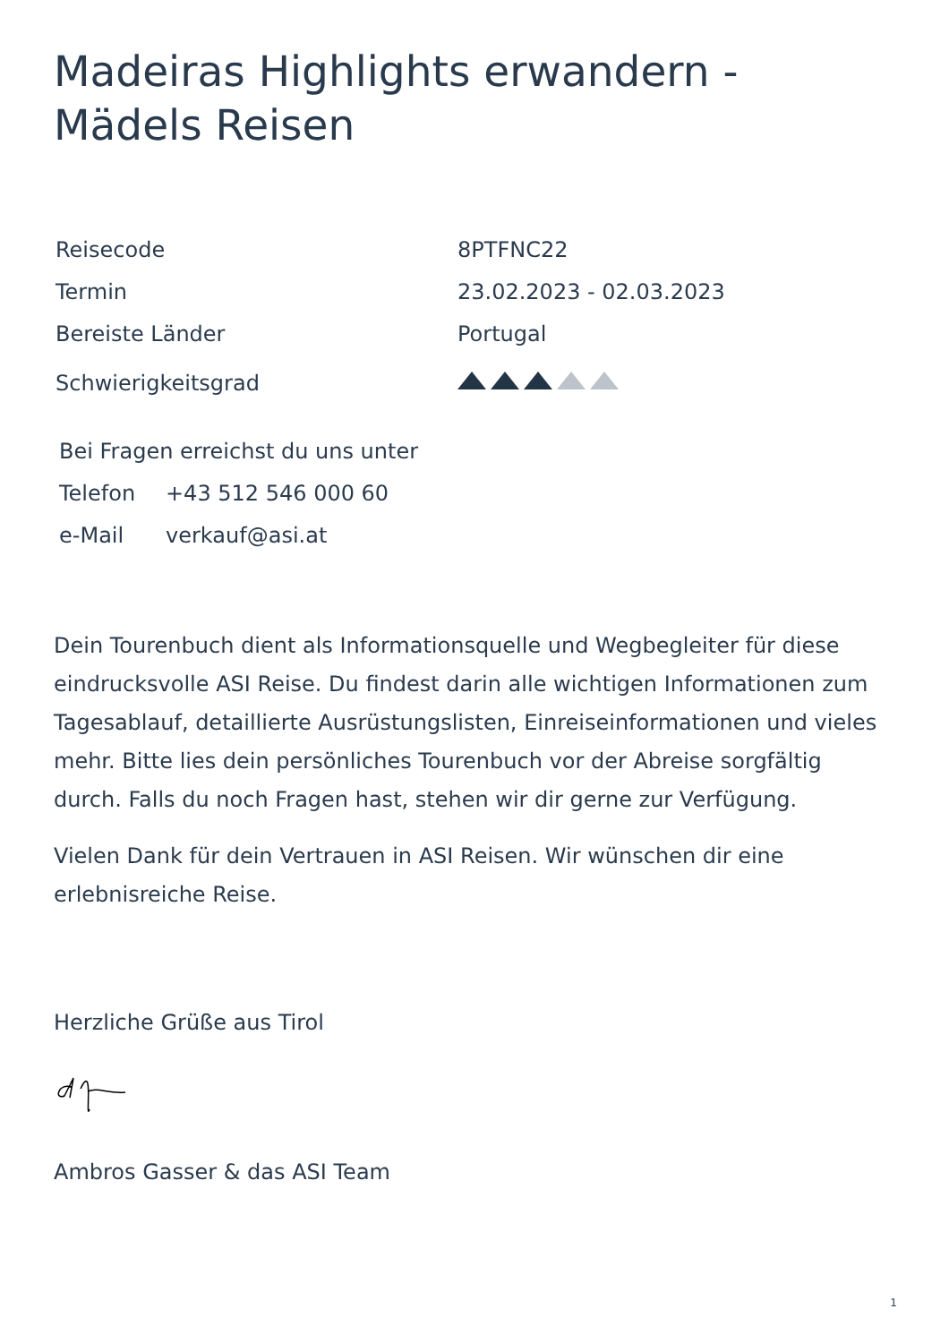Madeiras Highlights erwandern - Mädels Reisen
| Reisecode | 8PTFNC22 |
| Termin | 23.02.2023 - 02.03.2023 |
| Bereiste Länder | Portugal |
| Schwierigkeitsgrad | |
| Bei Fragen erreichst du uns unter | |
| Telefon | +43 512 546 000 60 |
| e-Mail | verkauf@asi.at |
Dein Tourenbuch dient als Informationsquelle und Wegbegleiter für diese eindrucksvolle ASI Reise. Du findest darin alle wichtigen Informationen zum Tagesablauf, detaillierte Ausrüstungslisten, Einreiseinformationen und vieles mehr. Bitte lies dein persönliches Tourenbuch vor der Abreise sorgfältig durch. Falls du noch Fragen hast, stehen wir dir gerne zur Verfügung.
Vielen Dank für dein Vertrauen in ASI Reisen. Wir wünschen dir eine erlebnisreiche Reise.
Herzliche Grüße aus Tirol
Ambros Gasser & das ASI Team
1